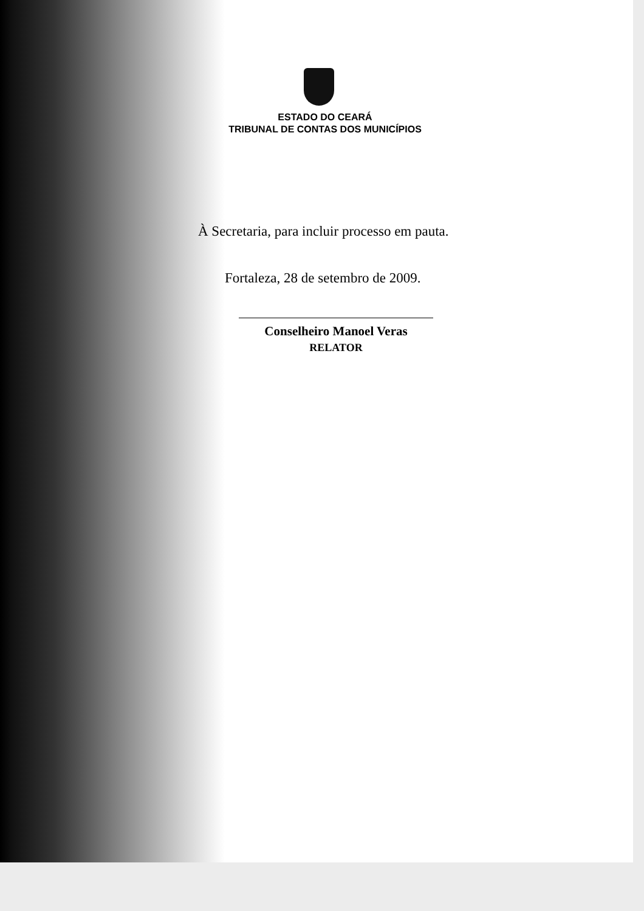ESTADO DO CEARÁ
TRIBUNAL DE CONTAS DOS MUNICÍPIOS
À Secretaria, para incluir processo em pauta.
Fortaleza, 28 de setembro de 2009.
Conselheiro Manoel Veras
RELATOR